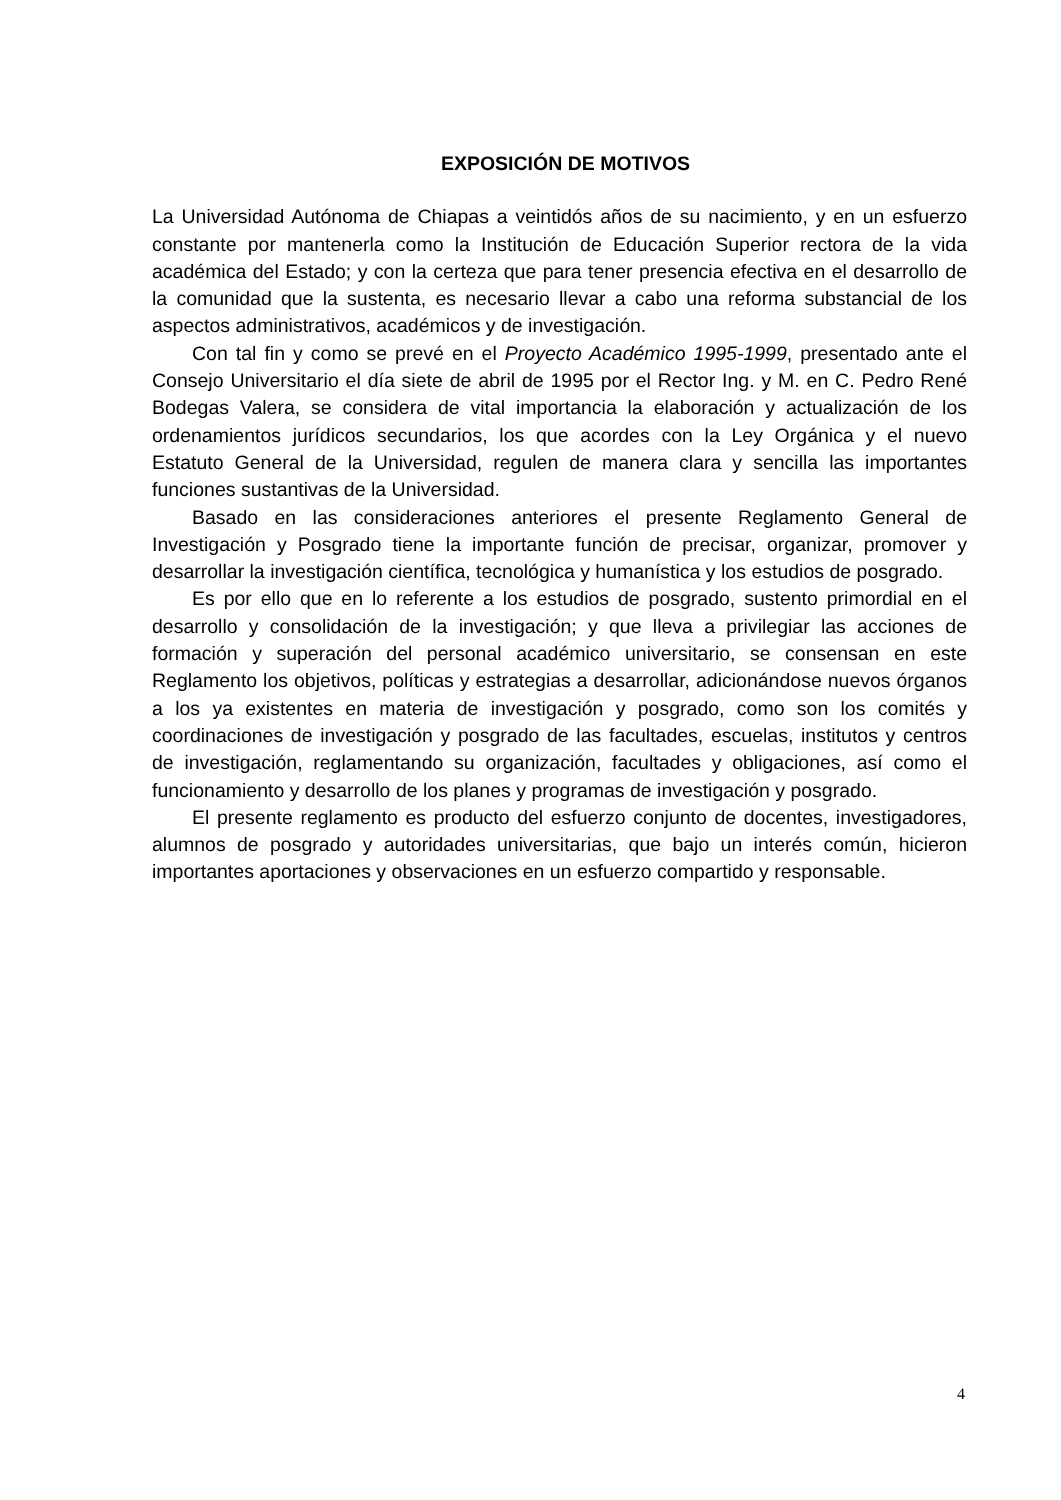EXPOSICIÓN DE MOTIVOS
La Universidad Autónoma de Chiapas a veintidós años de su nacimiento, y en un esfuerzo constante por mantenerla como la Institución de Educación Superior rectora de la vida académica del Estado; y con la certeza que para tener presencia efectiva en el desarrollo de la comunidad que la sustenta, es necesario llevar a cabo una reforma substancial de los aspectos administrativos, académicos y de investigación.
Con tal fin y como se prevé en el Proyecto Académico 1995-1999, presentado ante el Consejo Universitario el día siete de abril de 1995 por el Rector Ing. y M. en C. Pedro René Bodegas Valera, se considera de vital importancia la elaboración y actualización de los ordenamientos jurídicos secundarios, los que acordes con la Ley Orgánica y el nuevo Estatuto General de la Universidad, regulen de manera clara y sencilla las importantes funciones sustantivas de la Universidad.
Basado en las consideraciones anteriores el presente Reglamento General de Investigación y Posgrado tiene la importante función de precisar, organizar, promover y desarrollar la investigación científica, tecnológica y humanística y los estudios de posgrado.
Es por ello que en lo referente a los estudios de posgrado, sustento primordial en el desarrollo y consolidación de la investigación; y que lleva a privilegiar las acciones de formación y superación del personal académico universitario, se consensan en este Reglamento los objetivos, políticas y estrategias a desarrollar, adicionándose nuevos órganos a los ya existentes en materia de investigación y posgrado, como son los comités y coordinaciones de investigación y posgrado de las facultades, escuelas, institutos y centros de investigación, reglamentando su organización, facultades y obligaciones, así como el funcionamiento y desarrollo de los planes y programas de investigación y posgrado.
El presente reglamento es producto del esfuerzo conjunto de docentes, investigadores, alumnos de posgrado y autoridades universitarias, que bajo un interés común, hicieron importantes aportaciones y observaciones en un esfuerzo compartido y responsable.
4